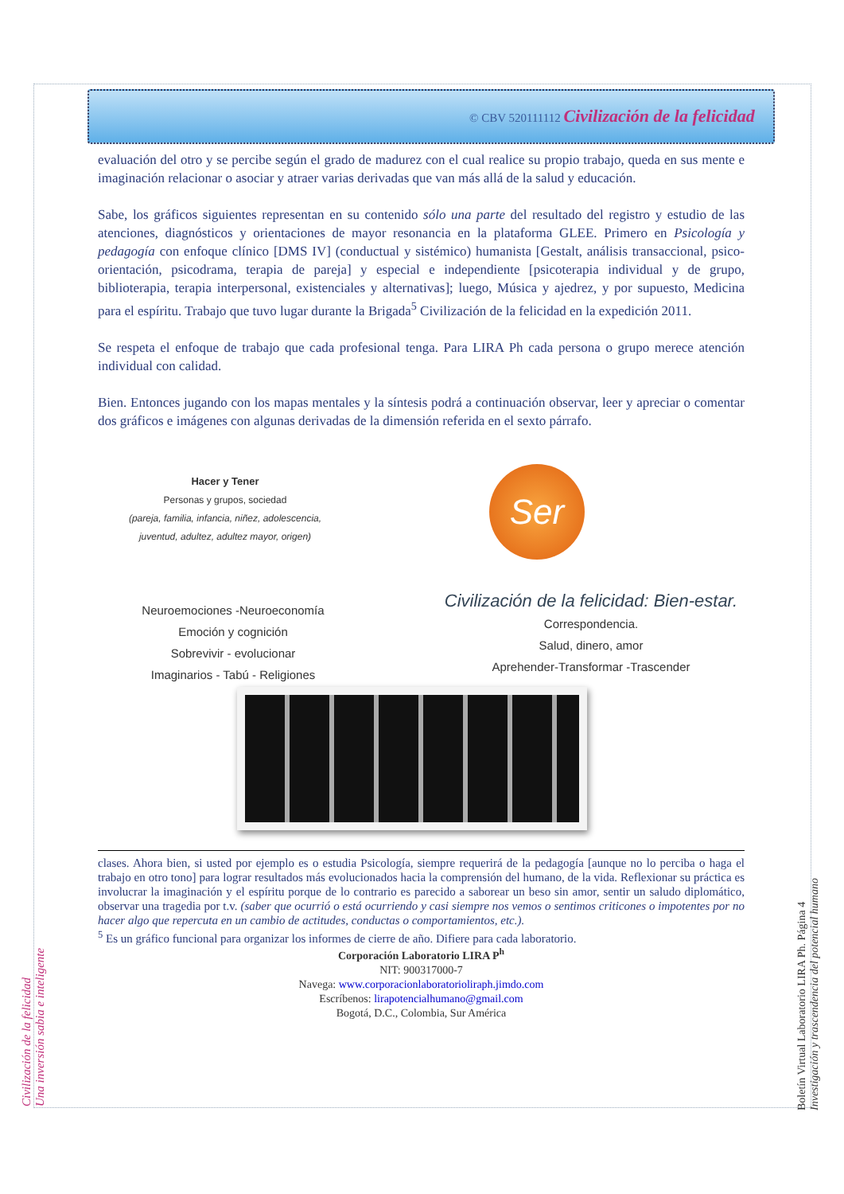© CBV 520111112 Civilización de la felicidad
evaluación del otro y se percibe según el grado de madurez con el cual realice su propio trabajo, queda en sus mente e imaginación relacionar o asociar y atraer varias derivadas que van más allá de la salud y educación.
Sabe, los gráficos siguientes representan en su contenido sólo una parte del resultado del registro y estudio de las atenciones, diagnósticos y orientaciones de mayor resonancia en la plataforma GLEE. Primero en Psicología y pedagogía con enfoque clínico [DMS IV] (conductual y sistémico) humanista [Gestalt, análisis transaccional, psico-orientación, psicodrama, terapia de pareja] y especial e independiente [psicoterapia individual y de grupo, biblioterapia, terapia interpersonal, existenciales y alternativas]; luego, Música y ajedrez, y por supuesto, Medicina para el espíritu. Trabajo que tuvo lugar durante la Brigada<sup>5</sup> Civilización de la felicidad en la expedición 2011.
Se respeta el enfoque de trabajo que cada profesional tenga. Para LIRA Ph cada persona o grupo merece atención individual con calidad.
Bien. Entonces jugando con los mapas mentales y la síntesis podrá a continuación observar, leer y apreciar o comentar dos gráficos e imágenes con algunas derivadas de la dimensión referida en el sexto párrafo.
Hacer y Tener
Personas y grupos, sociedad
(pareja, familia, infancia, niñez, adolescencia, juventud, adultez, adultez mayor, origen)
Ser
Neuroemociones -Neuroeconomía
Emoción y cognición
Sobrevivir - evolucionar
Imaginarios - Tabú - Religiones
Civilización de la felicidad: Bien-estar.
Correspondencia.
Salud, dinero, amor
Aprehender-Transformar -Trascender
clases. Ahora bien, si usted por ejemplo es o estudia Psicología, siempre requerirá de la pedagogía [aunque no lo perciba o haga el trabajo en otro tono] para lograr resultados más evolucionados hacia la comprensión del humano, de la vida. Reflexionar su práctica es involucrar la imaginación y el espíritu porque de lo contrario es parecido a saborear un beso sin amor, sentir un saludo diplomático, observar una tragedia por t.v. (saber que ocurrió o está ocurriendo y casi siempre nos vemos o sentimos criticones o impotentes por no hacer algo que repercuta en un cambio de actitudes, conductas o comportamientos, etc.).
<sup>5</sup> Es un gráfico funcional para organizar los informes de cierre de año. Difiere para cada laboratorio.
Corporación Laboratorio LIRA P<sup>h</sup>
NIT: 900317000-7
Navega: www.corporacionlaboratorioliraph.jimdo.com
Escríbenos: lirapotencialhumano@gmail.com
Bogotá, D.C., Colombia, Sur América
Civilización de la felicidad
Una inversión sabia e inteligente
Boletín Virtual Laboratorio LIRA Ph. Página 4
Investigación y trascendencia del potencial humano